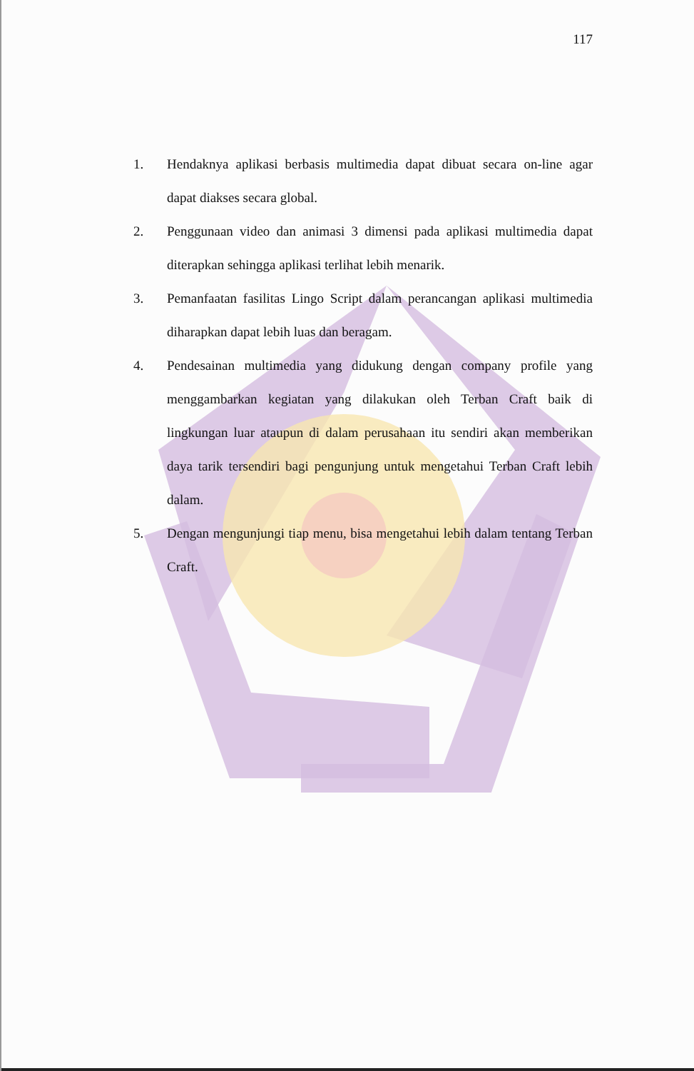117
1. Hendaknya aplikasi berbasis multimedia dapat dibuat secara on-line agar dapat diakses secara global.
2. Penggunaan video dan animasi 3 dimensi pada aplikasi multimedia dapat diterapkan sehingga aplikasi terlihat lebih menarik.
3. Pemanfaatan fasilitas Lingo Script dalam perancangan aplikasi multimedia diharapkan dapat lebih luas dan beragam.
4. Pendesainan multimedia yang didukung dengan company profile yang menggambarkan kegiatan yang dilakukan oleh Terban Craft baik di lingkungan luar ataupun di dalam perusahaan itu sendiri akan memberikan daya tarik tersendiri bagi pengunjung untuk mengetahui Terban Craft lebih dalam.
5. Dengan mengunjungi tiap menu, bisa mengetahui lebih dalam tentang Terban Craft.